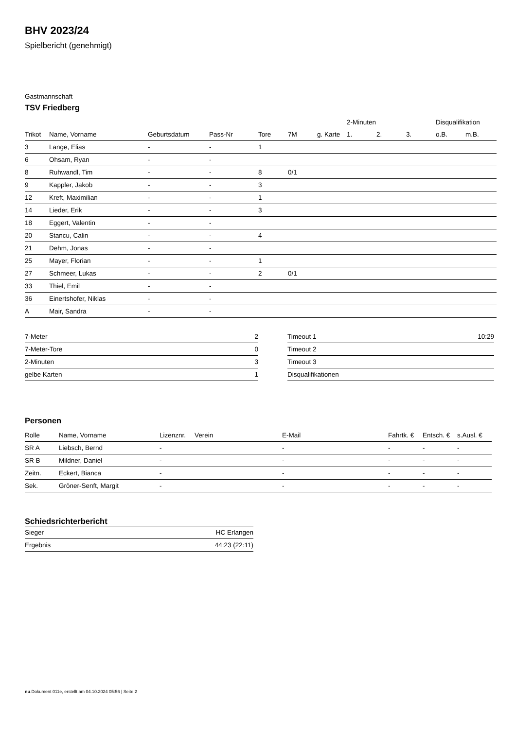BHV 2023/24
Spielbericht (genehmigt)
Gastmannschaft
TSV Friedberg
| | | | | | | | 2-Minuten | | | Disqualifikation | |
| --- | --- | --- | --- | --- | --- | --- | --- | --- | --- | --- | --- |
| Trikot | Name, Vorname | Geburtsdatum | Pass-Nr | Tore | 7M | g. Karte | 1. | 2. | 3. | o.B. | m.B. |
| 3 | Lange, Elias | - | - | 1 | | | | | | | |
| 6 | Ohsam, Ryan | - | - | | | | | | | | |
| 8 | Ruhwandl, Tim | - | - | 8 | 0/1 | | | | | | |
| 9 | Kappler, Jakob | - | - | 3 | | | | | | | |
| 12 | Kreft, Maximilian | - | - | 1 | | | | | | | |
| 14 | Lieder, Erik | - | - | 3 | | | | | | | |
| 18 | Eggert, Valentin | - | - | | | | | | | | |
| 20 | Stancu, Calin | - | - | 4 | | | | | | | |
| 21 | Dehm, Jonas | - | - | | | | | | | | |
| 25 | Mayer, Florian | - | - | 1 | | | | | | | |
| 27 | Schmeer, Lukas | - | - | 2 | 0/1 | | | | | | |
| 33 | Thiel, Emil | - | - | | | | | | | | |
| 36 | Einertshofer, Niklas | - | - | | | | | | | | |
| A | Mair, Sandra | - | - | | | | | | | | |
| 7-Meter | 2 |
| 7-Meter-Tore | 0 |
| 2-Minuten | 3 |
| gelbe Karten | 1 |
| Timeout 1 | 10:29 |
| Timeout 2 | |
| Timeout 3 | |
| Disqualifikationen | |
Personen
| Rolle | Name, Vorname | Lizenznr. | Verein | E-Mail | Fahrtk. € | Entsch. € | s.Ausl. € |
| --- | --- | --- | --- | --- | --- | --- | --- |
| SR A | Liebsch, Bernd | - | | - | - | - | - |
| SR B | Mildner, Daniel | - | | - | - | - | - |
| Zeitn. | Eckert, Bianca | - | | - | - | - | - |
| Sek. | Gröner-Senft, Margit | - | | - | - | - | - |
Schiedsrichterbericht
| Sieger | HC Erlangen |
| Ergebnis | 44:23 (22:11) |
nu.Dokument 011e, erstellt am 04.10.2024 05:56 | Seite 2